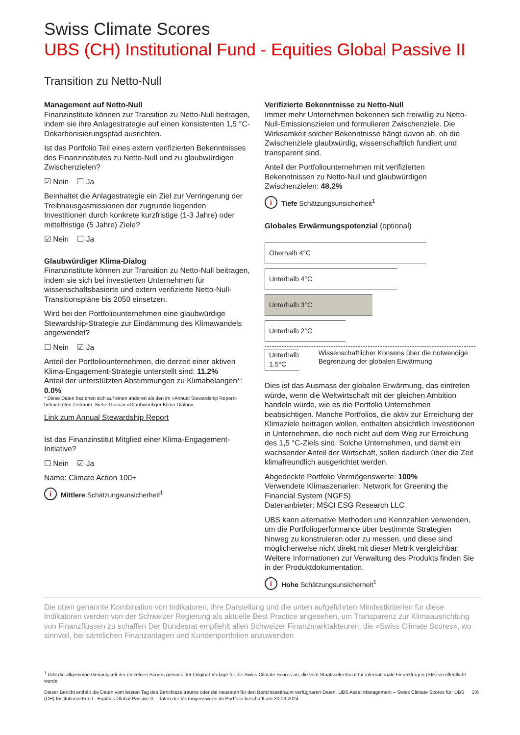Swiss Climate Scores
UBS (CH) Institutional Fund - Equities Global Passive II
Transition zu Netto-Null
Management auf Netto-Null
Finanzinstitute können zur Transition zu Netto-Null beitragen, indem sie ihre Anlagestrategie auf einen konsistenten 1,5 °C-Dekarbonisierungspfad ausrichten.
Ist das Portfolio Teil eines extern verifizierten Bekenntnisses des Finanzinstitutes zu Netto-Null und zu glaubwürdigen Zwischenzielen?
☑ Nein ☐ Ja
Beinhaltet die Anlagestrategie ein Ziel zur Verringerung der Treibhausgasmissionen der zugrunde liegenden Investitionen durch konkrete kurzfristige (1-3 Jahre) oder mittelfristige (5 Jahre) Ziele?
☑ Nein ☐ Ja
Glaubwürdiger Klima-Dialog
Finanzinstitute können zur Transition zu Netto-Null beitragen, indem sie sich bei investierten Unternehmen für wissenschaftsbasierte und extern verifizierte Netto-Null-Transitionspläne bis 2050 einsetzen.
Wird bei den Portfoliounternehmen eine glaubwürdige Stewardship-Strategie zur Eindämmung des Klimawandels angewendet?
☐ Nein ☑ Ja
Anteil der Portfoliounternehmen, die derzeit einer aktiven Klima-Engagement-Strategie unterstellt sind: 11.2%
Anteil der unterstützten Abstimmungen zu Klimabelangen*: 0.0%
* Diese Daten beziehen sich auf einen anderen als den im «Annual Stewardship Report» betrachteten Zeitraum. Siehe Glossar «Glaubwürdiger Klima-Dialog».
Link zum Annual Stewardship Report
Ist das Finanzinstitut Mitglied einer Klima-Engagement-Initiative?
☐ Nein ☑ Ja
Name: Climate Action 100+
i Mittlere Schätzungsunsicherheit<sup>1</sup>
Verifizierte Bekenntnisse zu Netto-Null
Immer mehr Unternehmen bekennen sich freiwillig zu Netto-Null-Emissionszielen und formulieren Zwischenziele. Die Wirksamkeit solcher Bekenntnisse hängt davon ab, ob die Zwischenziele glaubwürdig, wissenschaftlich fundiert und transparent sind.
Anteil der Portfoliounternehmen mit verifizierten Bekenntnissen zu Netto-Null und glaubwürdigen Zwischenzielen: 48.2%
i Tiefe Schätzungsunsicherheit<sup>1</sup>
Globales Erwärmungspotenzial (optional)
Oberhalb 4°C
Unterhalb 4°C
Unterhalb 3°C
Unterhalb 2°C
Unterhalb 1.5°C
Wissenschaftlicher Konsens über die notwendige Begrenzung der globalen Erwärmung
Dies ist das Ausmass der globalen Erwärmung, das eintreten würde, wenn die Weltwirtschaft mit der gleichen Ambition handeln würde, wie es die Portfolio Unternehmen beabsichtigen. Manche Portfolios, die aktiv zur Erreichung der Klimaziele beitragen wollen, enthalten absichtlich Investitionen in Unternehmen, die noch nicht auf dem Weg zur Erreichung des 1,5 °C-Ziels sind. Solche Unternehmen, und damit ein wachsender Anteil der Wirtschaft, sollen dadurch über die Zeit klimafreundlich ausgerichtet werden.
Abgedeckte Portfolio Vermögenswerte: 100%
Verwendete Klimaszenarien: Network for Greening the Financial System (NGFS)
Datenanbieter: MSCI ESG Research LLC
UBS kann alternative Methoden und Kennzahlen verwenden, um die Portfolioperformance über bestimmte Strategien hinweg zu konstruieren oder zu messen, und diese sind möglicherweise nicht direkt mit dieser Metrik vergleichbar. Weitere Informationen zur Verwaltung des Produkts finden Sie in der Produktdokumentation.
i Hohe Schätzungsunsicherheit<sup>1</sup>
Die oben genannte Kombination von Indikatoren, ihre Darstellung und die unten aufgeführten Mindestkriterien für diese Indikatoren werden von der Schweizer Regierung als aktuelle Best Practice angesehen, um Transparenz zur Klimaausrichtung von Finanzflüssen zu schaffen Der Bundesrat empfiehlt allen Schweizer Finanzmarktakteuren, die «Swiss Climate Scores», wo sinnvoll, bei sämtlichen Finanzanlagen und Kundenportfolien anzuwenden
<sup>1</sup> Gibt die allgemeine Genauigkeit der einzelnen Scores gemäss der Original-Vorlage für die Swiss Climate Scores an, die vom Staatssekretariat für internationale Finanzfragen (SIF) veröffentlicht wurde
Dieser Bericht enthält die Daten vom letzten Tag des Berichtszeitraums oder die neuesten für den Berichtszeitraum verfügbaren Daten. UBS Asset Management – Swiss Climate Scores für: UBS (CH) Institutional Fund - Equities Global Passive II – daten der Vermögenswerte im Portfolio beschafft am 30.09.2024 2:6